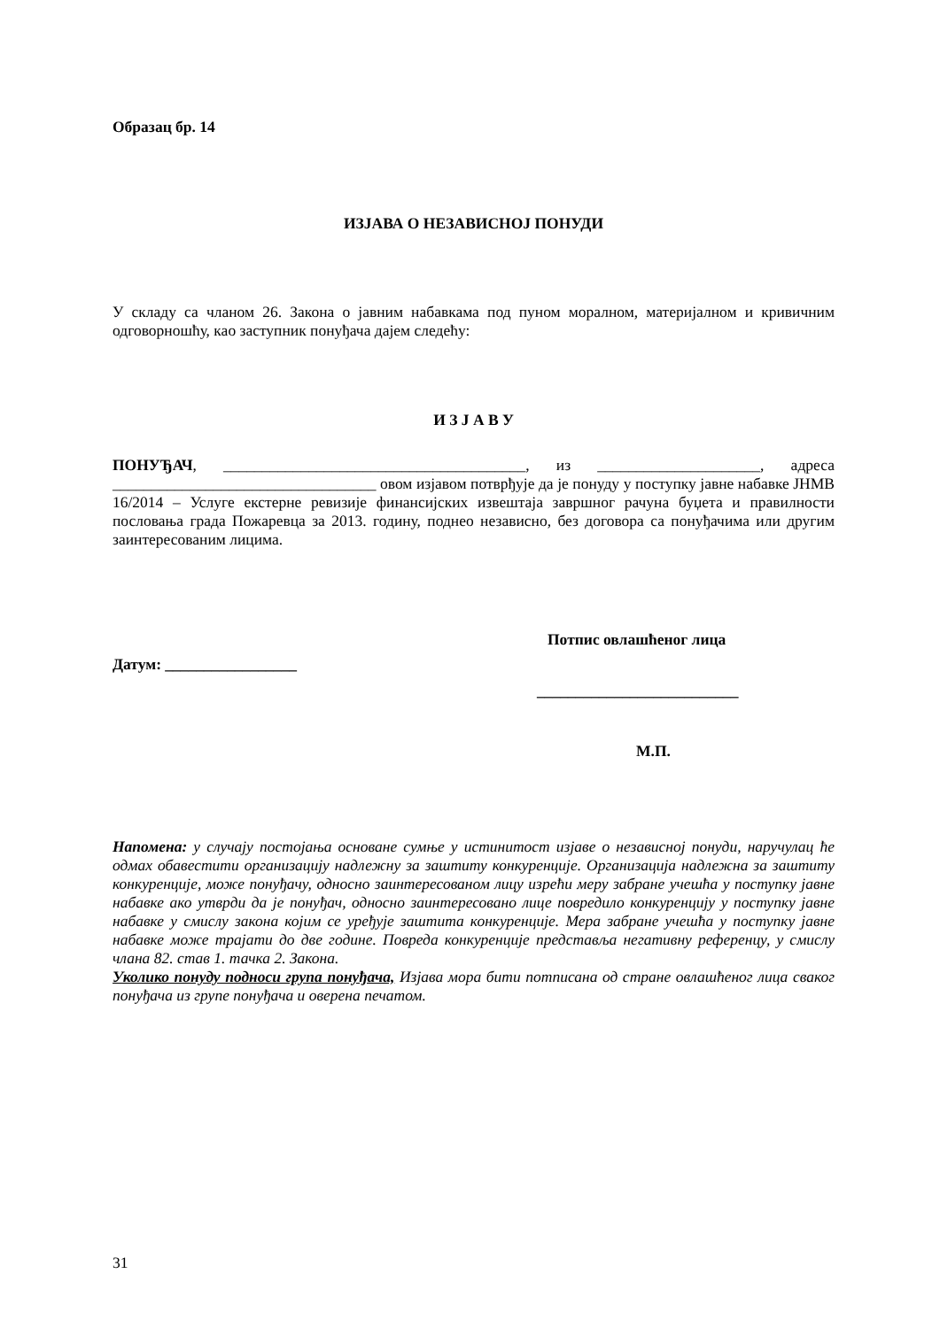Образац бр. 14
ИЗЈАВА О НЕЗАВИСНОЈ ПОНУДИ
У складу са чланом 26. Закона о јавним набавкама под пуном моралном, материјалном и кривичним одговорношћу, као заступник понуђача дајем следећу:
И З Ј А В У
ПОНУЂАЧ, _______________________________________, из _____________________, адреса __________________________________ овом изјавом потврђује да је понуду у поступку јавне набавке ЈНМВ 16/2014 – Услуге екстерне ревизије финансијских извештаја завршног рачуна буџета и правилности пословања града Пожаревца за 2013. годину, поднео независно, без договора са понуђачима или другим заинтересованим лицима.
Потпис овлашћеног лица
Датум: _________________
__________________________
М.П.
Напомена: у случају постојања основане сумње у истинитост изјаве о независној понуди, наручулац ће одмах обавестити организацију надлежну за заштиту конкуренције. Организација надлежна за заштиту конкуренције, може понуђачу, односно заинтересованом лицу изрећи меру забране учешћа у поступку јавне набавке ако утврди да је понуђач, односно заинтересовано лице повредило конкуренцију у поступку јавне набавке у смислу закона којим се уређује заштита конкуренције. Мера забране учешћа у поступку јавне набавке може трајати до две године. Повреда конкуренције представља негативну референцу, у смислу члана 82. став 1. тачка 2. Закона.
Уколико понуду подноси група понуђача, Изјава мора бити потписана од стране овлашћеног лица сваког понуђача из групе понуђача и оверена печатом.
31